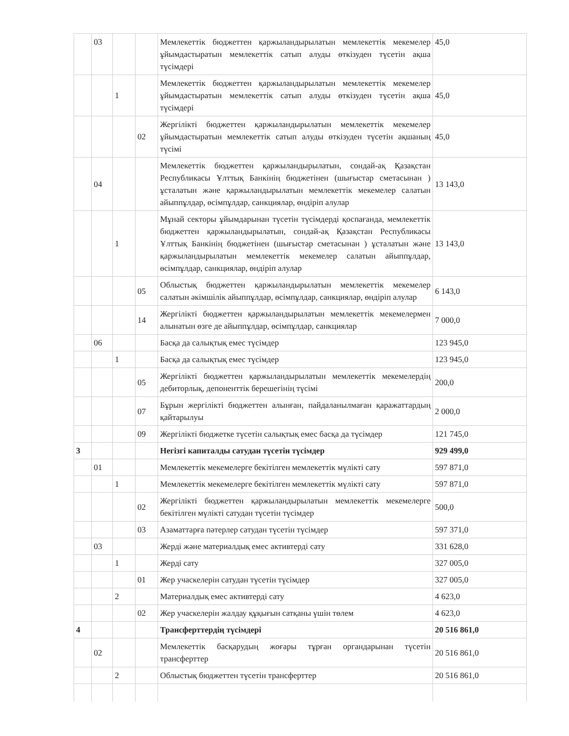| | 03 | | | Мемлекеттік бюджеттен қаржыландырылатын мемлекеттік мекемелер ұйымдастыратын мемлекеттік сатып алуды өткізуден түсетін ақша түсімдері | 45,0 |
| | | 1 | | Мемлекеттік бюджеттен қаржыландырылатын мемлекеттік мекемелер ұйымдастыратын мемлекеттік сатып алуды өткізуден түсетін ақша түсімдері | 45,0 |
| | | | 02 | Жергілікті бюджеттен қаржыландырылатын мемлекеттік мекемелер ұйымдастыратын мемлекеттік сатып алуды өткізуден түсетін ақшаның түсімі | 45,0 |
| | 04 | | | Мемлекеттік бюджеттен қаржыландырылатын, сондай-ақ Қазақстан Республикасы Ұлттық Банкінің бюджетінен (шығыстар сметасынан ) ұсталатын және қаржыландырылатын мемлекеттік мекемелер салатын айыппұлдар, өсімпұлдар, санкциялар, өндіріп алулар | 13 143,0 |
| | | 1 | | Мұнай секторы ұйымдарынан түсетін түсімдерді қоспағанда, мемлекеттік бюджеттен қаржыландырылатын, сондай-ақ Қазақстан Республикасы Ұлттық Банкінің бюджетінен (шығыстар сметасынан ) ұсталатын және қаржыландырылатын мемлекеттік мекемелер салатын айыппұлдар, өсімпұлдар, санкциялар, өндіріп алулар | 13 143,0 |
| | | | 05 | Облыстық бюджеттен қаржыландырылатын мемлекеттік мекемелер салатын әкімшілік айыппұлдар, өсімпұлдар, санкциялар, өндіріп алулар | 6 143,0 |
| | | | 14 | Жергілікті бюджеттен қаржыландырылатын мемлекеттік мекемелермен алынатын өзге де айыппұлдар, өсімпұлдар, санкциялар | 7 000,0 |
| | 06 | | | Басқа да салықтық емес түсімдер | 123 945,0 |
| | | 1 | | Басқа да салықтық емес түсімдер | 123 945,0 |
| | | | 05 | Жергілікті бюджеттен қаржыландырылатын мемлекеттік мекемелердің дебиторлық, депоненттік берешегінің түсімі | 200,0 |
| | | | 07 | Бұрын жергілікті бюджеттен алынған, пайдаланылмаған қаражаттардың қайтарылуы | 2 000,0 |
| | | | 09 | Жергілікті бюджетке түсетін салықтық емес басқа да түсімдер | 121 745,0 |
| 3 | | | | Негізгі капиталды сатудан түсетін түсімдер | 929 499,0 |
| | 01 | | | Мемлекеттік мекемелерге бекітілген мемлекеттік мүлікті сату | 597 871,0 |
| | | 1 | | Мемлекеттік мекемелерге бекітілген мемлекеттік мүлікті сату | 597 871,0 |
| | | | 02 | Жергілікті бюджеттен қаржыландырылатын мемлекеттік мекемелерге бекітілген мүлікті сатудан түсетін түсімдер | 500,0 |
| | | | 03 | Азаматтарға пәтерлер сатудан түсетін түсімдер | 597 371,0 |
| | 03 | | | Жерді және материалдық емес активтерді сату | 331 628,0 |
| | | 1 | | Жерді сату | 327 005,0 |
| | | | 01 | Жер учаскелерін сатудан түсетін түсімдер | 327 005,0 |
| | | 2 | | Материалдық емес активтерді сату | 4 623,0 |
| | | | 02 | Жер учаскелерін жалдау құқығын сатқаны үшін төлем | 4 623,0 |
| 4 | | | | Трансферттердің түсімдері | 20 516 861,0 |
| | 02 | | | Мемлекеттік басқарудың жоғары тұрған органдарынан түсетін трансферттер | 20 516 861,0 |
| | | 2 | | Облыстық бюджеттен түсетін трансферттер | 20 516 861,0 |